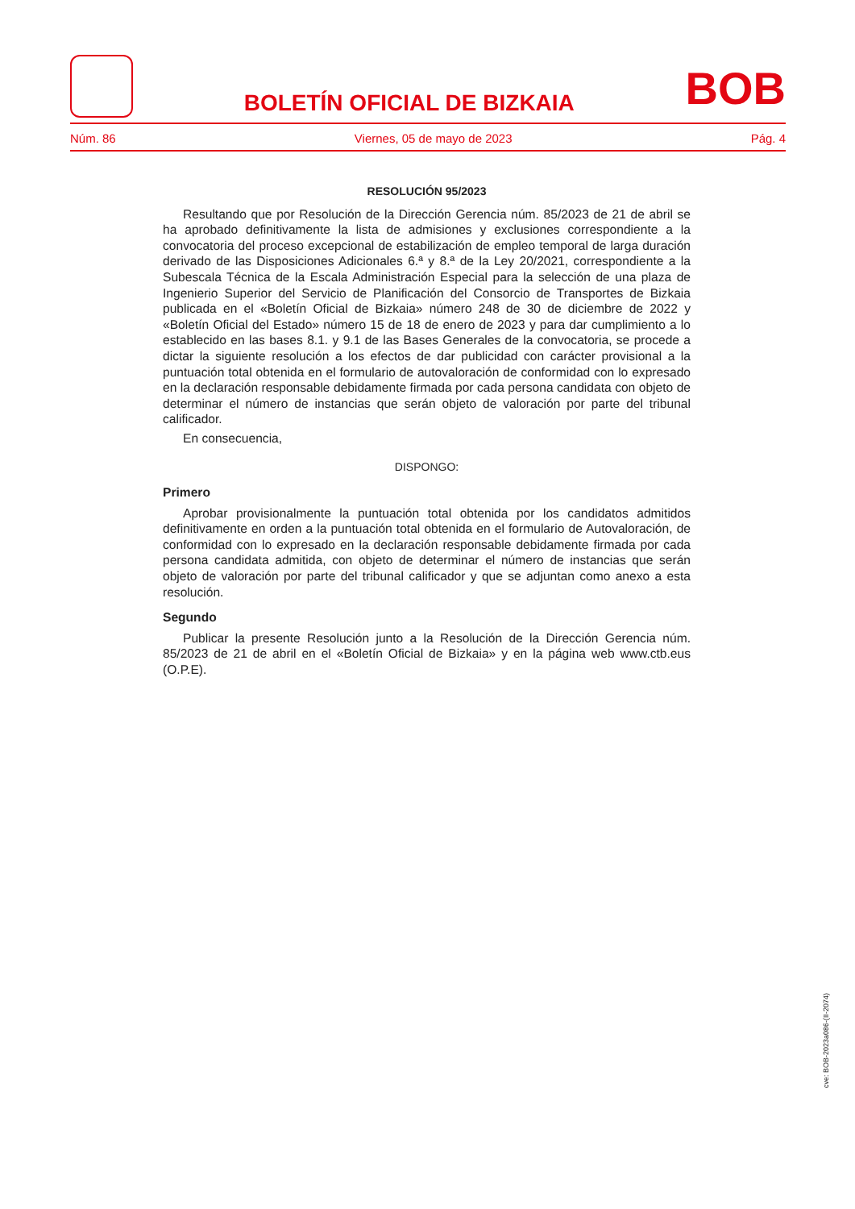BOLETÍN OFICIAL DE BIZKAIA
BOB
Núm. 86 Viernes, 05 de mayo de 2023 Pág. 4
RESOLUCIÓN 95/2023
Resultando que por Resolución de la Dirección Gerencia núm. 85/2023 de 21 de abril se ha aprobado definitivamente la lista de admisiones y exclusiones correspondiente a la convocatoria del proceso excepcional de estabilización de empleo temporal de larga duración derivado de las Disposiciones Adicionales 6.ª y 8.ª de la Ley 20/2021, correspondiente a la Subescala Técnica de la Escala Administración Especial para la selección de una plaza de Ingenierio Superior del Servicio de Planificación del Consorcio de Transportes de Bizkaia publicada en el «Boletín Oficial de Bizkaia» número 248 de 30 de diciembre de 2022 y «Boletín Oficial del Estado» número 15 de 18 de enero de 2023 y para dar cumplimiento a lo establecido en las bases 8.1. y 9.1 de las Bases Generales de la convocatoria, se procede a dictar la siguiente resolución a los efectos de dar publicidad con carácter provisional a la puntuación total obtenida en el formulario de autovaloración de conformidad con lo expresado en la declaración responsable debidamente firmada por cada persona candidata con objeto de determinar el número de instancias que serán objeto de valoración por parte del tribunal calificador.
En consecuencia,
DISPONGO:
Primero
Aprobar provisionalmente la puntuación total obtenida por los candidatos admitidos definitivamente en orden a la puntuación total obtenida en el formulario de Autovaloración, de conformidad con lo expresado en la declaración responsable debidamente firmada por cada persona candidata admitida, con objeto de determinar el número de instancias que serán objeto de valoración por parte del tribunal calificador y que se adjuntan como anexo a esta resolución.
Segundo
Publicar la presente Resolución junto a la Resolución de la Dirección Gerencia núm. 85/2023 de 21 de abril en el «Boletín Oficial de Bizkaia» y en la página web www.ctb.eus (O.P.E).
cve: BOB-2023a086-(II-2074)